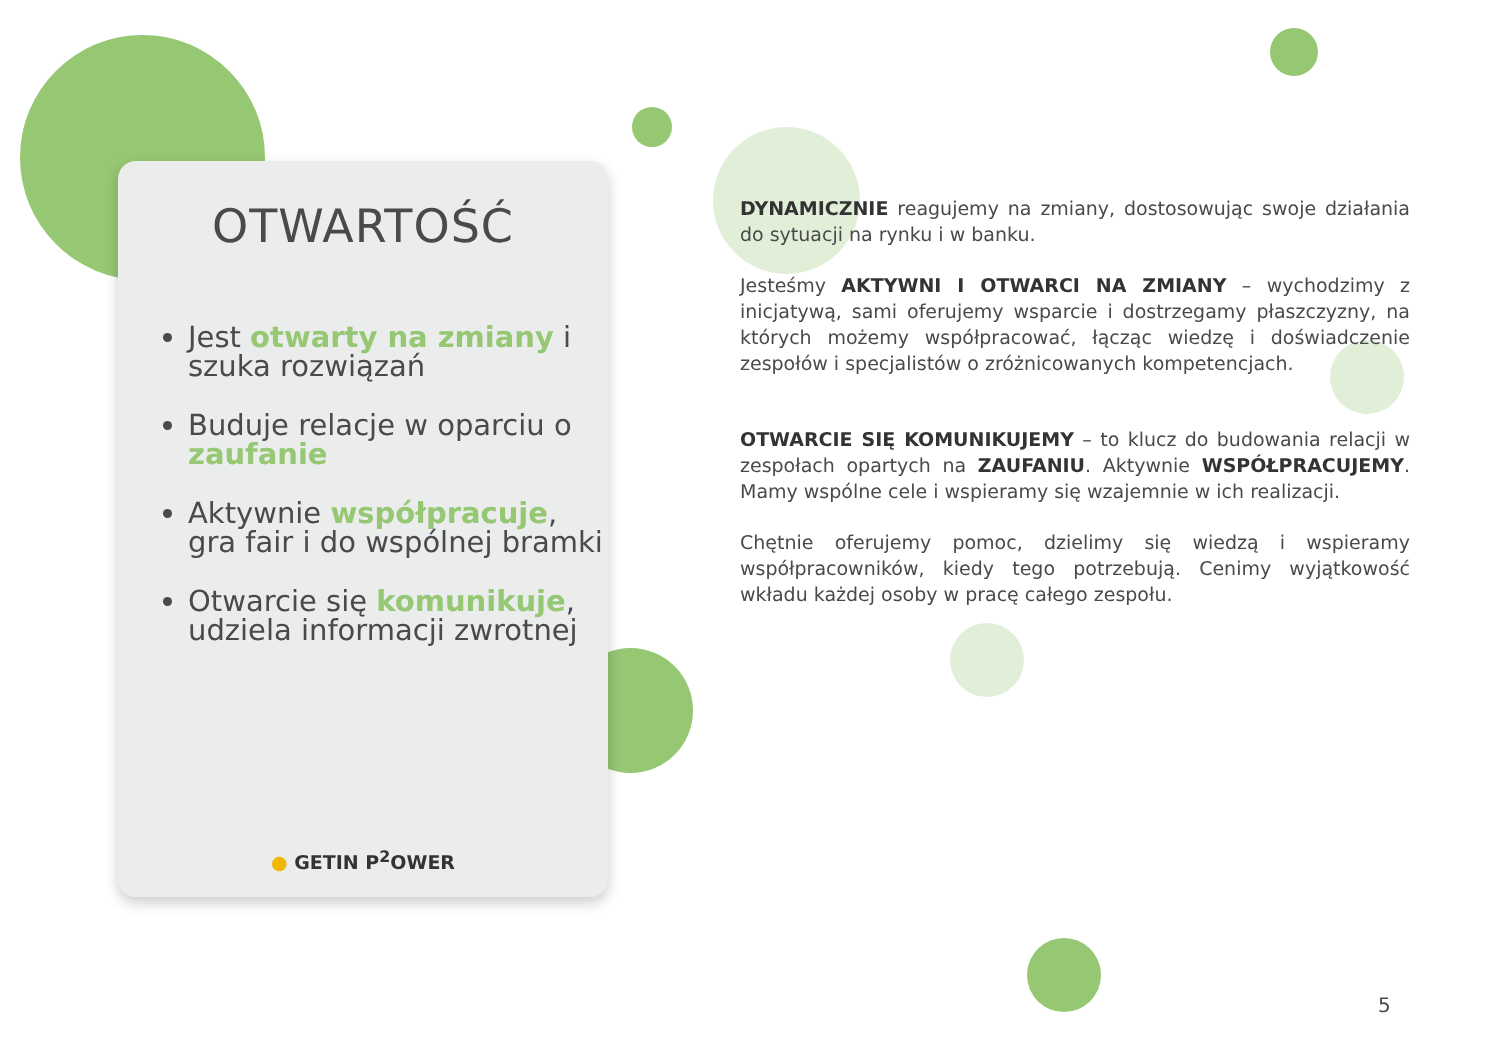OTWARTOŚĆ
Jest otwarty na zmiany i szuka rozwiązań
Buduje relacje w oparciu o zaufanie
Aktywnie współpracuje, gra fair i do wspólnej bramki
Otwarcie się komunikuje, udziela informacji zwrotnej
● GETIN P<sup>2</sup>OWER
DYNAMICZNIE reagujemy na zmiany, dostosowując swoje działania do sytuacji na rynku i w banku.
Jesteśmy AKTYWNI I OTWARCI NA ZMIANY – wychodzimy z inicjatywą, sami oferujemy wsparcie i dostrzegamy płaszczyzny, na których możemy współpracować, łącząc wiedzę i doświadczenie zespołów i specjalistów o zróżnicowanych kompetencjach.
OTWARCIE SIĘ KOMUNIKUJEMY – to klucz do budowania relacji w zespołach opartych na ZAUFANIU. Aktywnie WSPÓŁPRACUJEMY. Mamy wspólne cele i wspieramy się wzajemnie w ich realizacji.
Chętnie oferujemy pomoc, dzielimy się wiedzą i wspieramy współpracowników, kiedy tego potrzebują. Cenimy wyjątkowość wkładu każdej osoby w pracę całego zespołu.
5